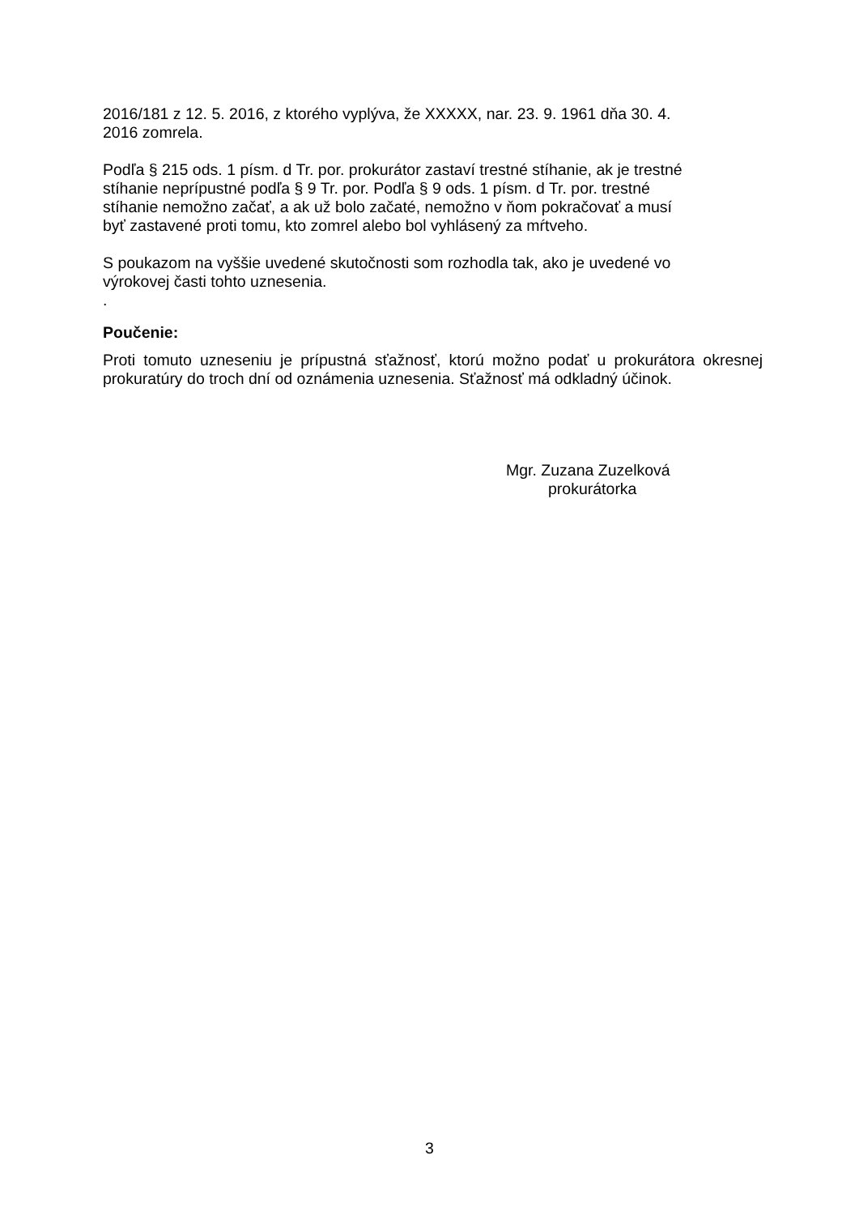2016/181 z 12. 5. 2016, z ktorého vyplýva, že XXXXX, nar. 23. 9. 1961 dňa 30. 4.
2016 zomrela.
Podľa § 215 ods. 1 písm. d Tr. por. prokurátor zastaví trestné stíhanie, ak je trestné
stíhanie neprípustné podľa § 9 Tr. por. Podľa § 9 ods. 1 písm. d Tr. por. trestné
stíhanie nemožno začať, a ak už bolo začaté, nemožno v ňom pokračovať a musí
byť zastavené proti tomu, kto zomrel alebo bol vyhlásený za mŕtveho.
S poukazom na vyššie uvedené skutočnosti som rozhodla tak, ako je uvedené vo
výrokovej časti tohto uznesenia.
.
Poučenie:
Proti tomuto uzneseniu je prípustná sťažnosť, ktorú možno podať u prokurátora okresnej prokuratúry do troch dní od oznámenia uznesenia. Sťažnosť má odkladný účinok.
Mgr. Zuzana Zuzelková
prokurátorka
3